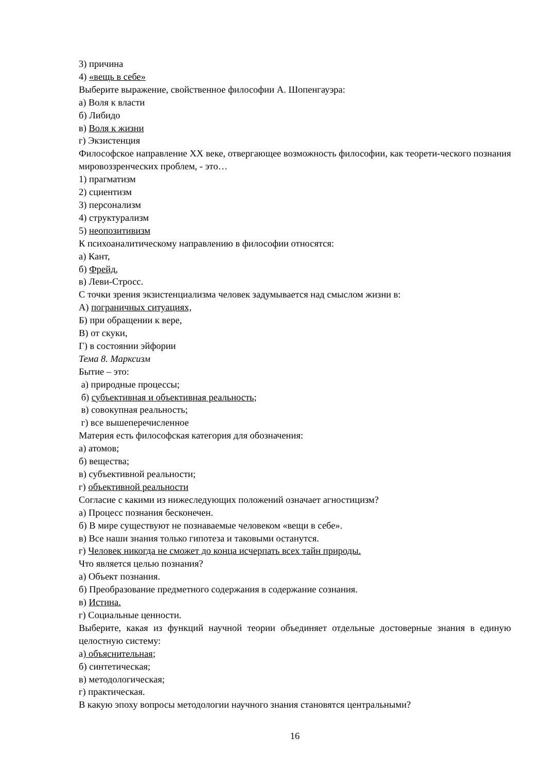3) причина
4) «вещь в себе»
Выберите выражение, свойственное философии А. Шопенгауэра:
а) Воля к власти
б) Либидо
в) Воля к жизни
г) Экзистенция
Философское направление XX веке, отвергающее возможность философии, как теорети-ческого познания мировоззренческих проблем, - это…
1) прагматизм
2) сциентизм
3) персонализм
4) структурализм
5) неопозитивизм
К психоаналитическому направлению в философии относятся:
а) Кант,
б) Фрейд,
в) Леви-Стросс.
С точки зрения экзистенциализма человек задумывается над смыслом жизни в:
А) пограничных ситуациях,
Б) при обращении к вере,
В) от скуки,
Г) в состоянии эйфории
Тема 8. Марксизм
Бытие – это:
а) природные процессы;
б) субъективная и объективная реальность;
в) совокупная реальность;
г) все вышеперечисленное
Материя есть философская категория для обозначения:
а) атомов;
б) вещества;
в) субъективной реальности;
г) объективной реальности
Согласие с какими из нижеследующих положений означает агностицизм?
а) Процесс познания бесконечен.
б) В мире существуют не познаваемые человеком «вещи в себе».
в) Все наши знания только гипотеза и таковыми останутся.
г) Человек никогда не сможет до конца исчерпать всех тайн природы.
Что является целью познания?
а) Объект познания.
б) Преобразование предметного содержания в содержание сознания.
в) Истина.
г) Социальные ценности.
Выберите, какая из функций научной теории объединяет отдельные достоверные знания в единую целостную систему:
а) объяснительная;
б) синтетическая;
в) методологическая;
г) практическая.
В какую эпоху вопросы методологии научного знания становятся центральными?
16